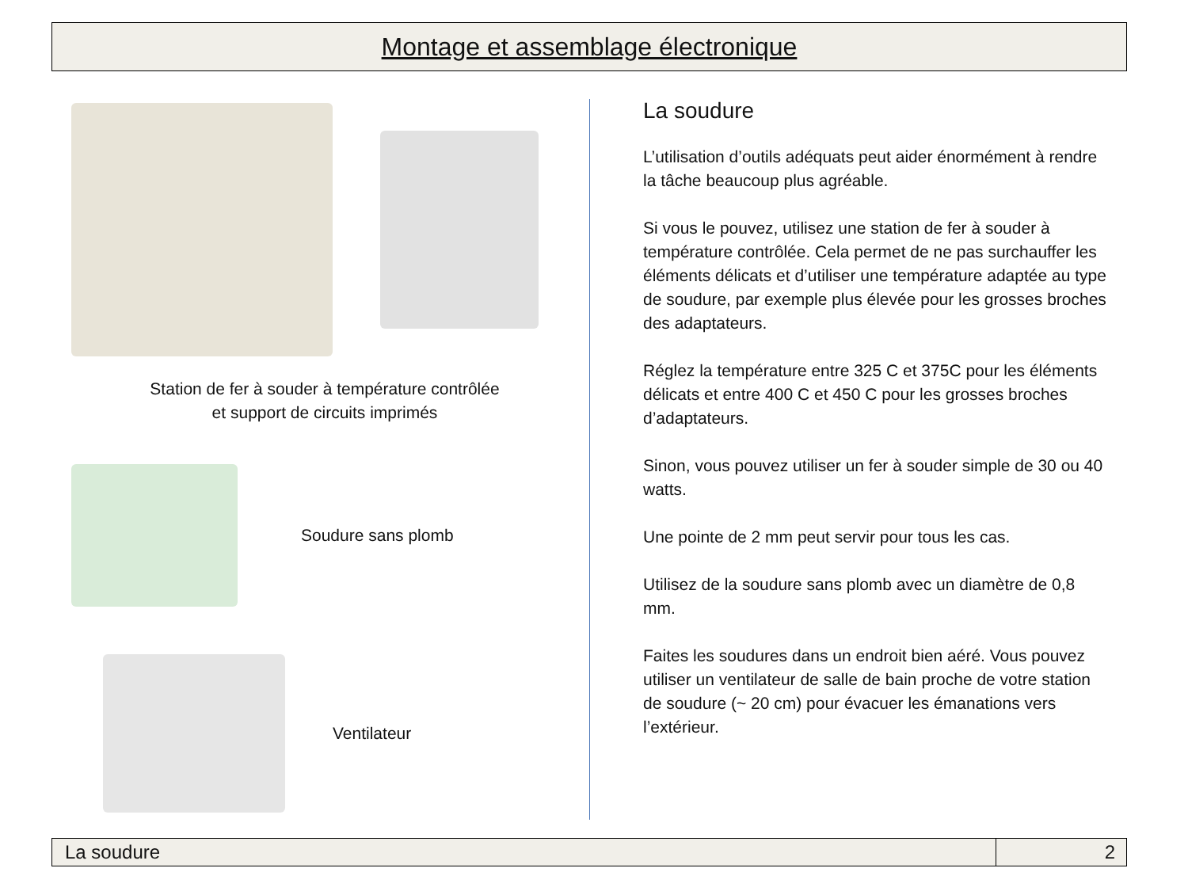Montage et assemblage électronique
Station de fer à souder à température contrôlée
et support de circuits imprimés
Soudure sans plomb
Ventilateur
La soudure
L’utilisation d’outils adéquats peut aider énormément à rendre la tâche beaucoup plus agréable.
Si vous le pouvez, utilisez une station de fer à souder à température contrôlée. Cela permet de ne pas surchauffer les éléments délicats et d’utiliser une température adaptée au type de soudure, par exemple plus élevée pour les grosses broches des adaptateurs.
Réglez la température entre 325 C et 375C pour les éléments délicats et entre 400 C et 450 C pour les grosses broches d’adaptateurs.
Sinon, vous pouvez utiliser un fer à souder simple de 30 ou 40 watts.
Une pointe de 2 mm peut servir pour tous les cas.
Utilisez de la soudure sans plomb avec un diamètre de 0,8 mm.
Faites les soudures dans un endroit bien aéré. Vous pouvez utiliser un ventilateur de salle de bain proche de votre station de soudure (~ 20 cm) pour évacuer les émanations vers l’extérieur.
La soudure 2